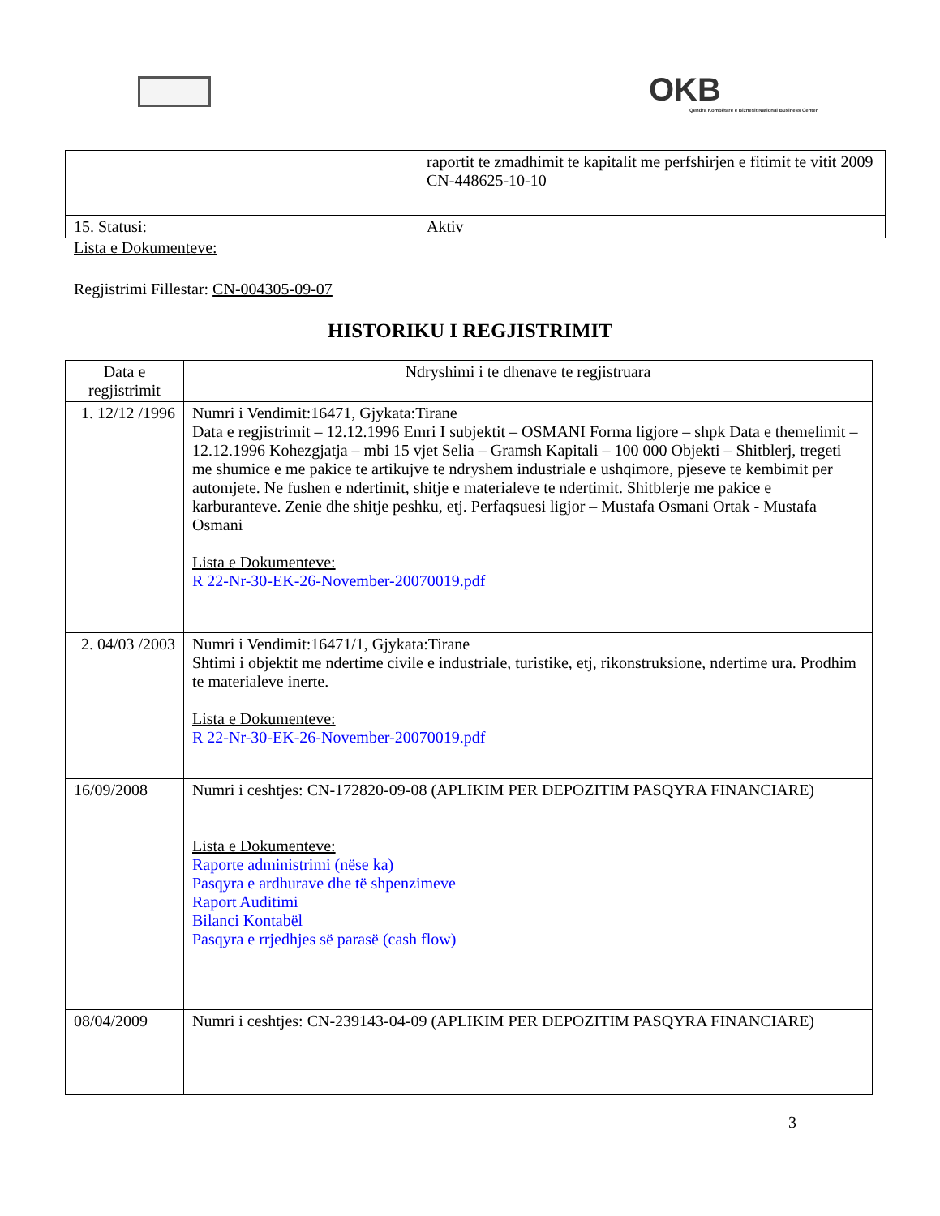OKB
Qendra Kombëtare e Biznesit National Business Center
| | raportit te zmadhimit te kapitalit me perfshirjen e fitimit te vitit 2009 CN-448625-10-10 |
| 15. Statusi: | Aktiv |
Lista e Dokumenteve:
Regjistrimi Fillestar: CN-004305-09-07
HISTORIKU I REGJISTRIMIT
| Data e regjistrimit | Ndryshimi i te dhenave te regjistruara |
| --- | --- |
| 1. 12/12 /1996 | Numri i Vendimit:16471, Gjykata:Tirane Data e regjistrimit – 12.12.1996 Emri I subjektit – OSMANI Forma ligjore – shpk Data e themelimit – 12.12.1996 Kohezgjatja – mbi 15 vjet Selia – Gramsh Kapitali – 100 000 Objekti – Shitblerj, tregeti me shumice e me pakice te artikujve te ndryshem industriale e ushqimore, pjeseve te kembimit per automjete. Ne fushen e ndertimit, shitje e materialeve te ndertimit. Shitblerje me pakice e karburanteve. Zenie dhe shitje peshku, etj. Perfaqsuesi ligjor – Mustafa Osmani Ortak - Mustafa Osmani Lista e Dokumenteve: R 22-Nr-30-EK-26-November-20070019.pdf |
| 2. 04/03 /2003 | Numri i Vendimit:16471/1, Gjykata:Tirane Shtimi i objektit me ndertime civile e industriale, turistike, etj, rikonstruksione, ndertime ura. Prodhim te materialeve inerte. Lista e Dokumenteve: R 22-Nr-30-EK-26-November-20070019.pdf |
| 16/09/2008 | Numri i ceshtjes: CN-172820-09-08 (APLIKIM PER DEPOZITIM PASQYRA FINANCIARE) Lista e Dokumenteve: Raporte administrimi (nëse ka) Pasqyra e ardhurave dhe të shpenzimeve Raport Auditimi Bilanci Kontabël Pasqyra e rrjedhjes së parasë (cash flow) |
| 08/04/2009 | Numri i ceshtjes: CN-239143-04-09 (APLIKIM PER DEPOZITIM PASQYRA FINANCIARE) |
3